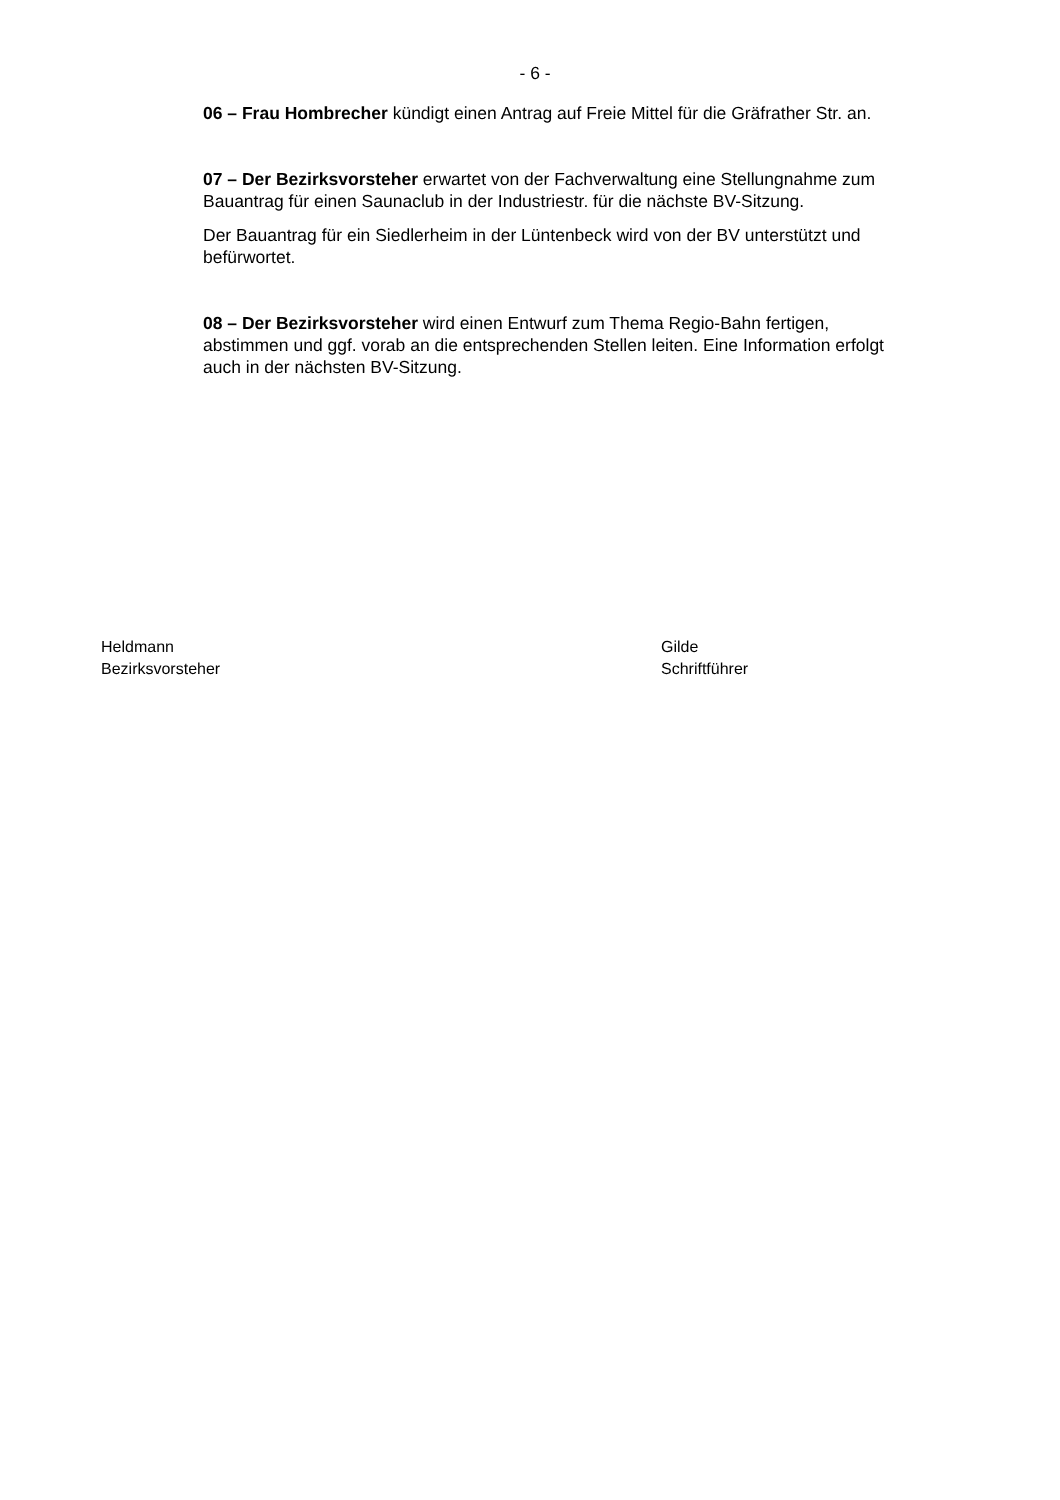- 6 -
06 – Frau Hombrecher kündigt einen Antrag auf Freie Mittel für die Gräfrather Str. an.
07 – Der Bezirksvorsteher erwartet von der Fachverwaltung eine Stellungnahme zum Bauantrag für einen Saunaclub in der Industriestr. für die nächste BV-Sitzung.
Der Bauantrag für ein Siedlerheim in der Lüntenbeck wird von der BV unterstützt und befürwortet.
08 – Der Bezirksvorsteher wird einen Entwurf zum Thema Regio-Bahn fertigen, abstimmen und ggf. vorab an die entsprechenden Stellen leiten. Eine Information erfolgt auch in der nächsten BV-Sitzung.
Heldmann
Bezirksvorsteher
Gilde
Schriftführer